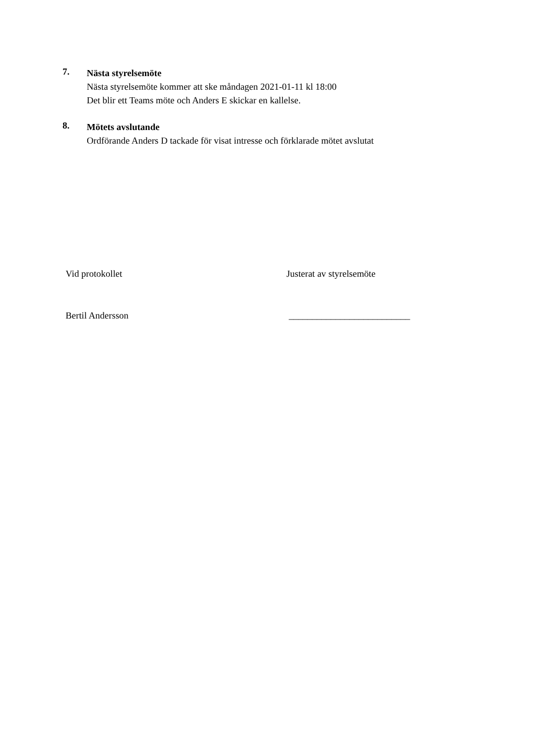7.
Nästa styrelsemöte
Nästa styrelsemöte kommer att ske måndagen 2021-01-11 kl 18:00
Det blir ett Teams möte och Anders E skickar en kallelse.
8.
Mötets avslutande
Ordförande Anders D tackade för visat intresse och förklarade mötet avslutat
Vid protokollet Justerat av styrelsemöte
Bertil Andersson __________________________